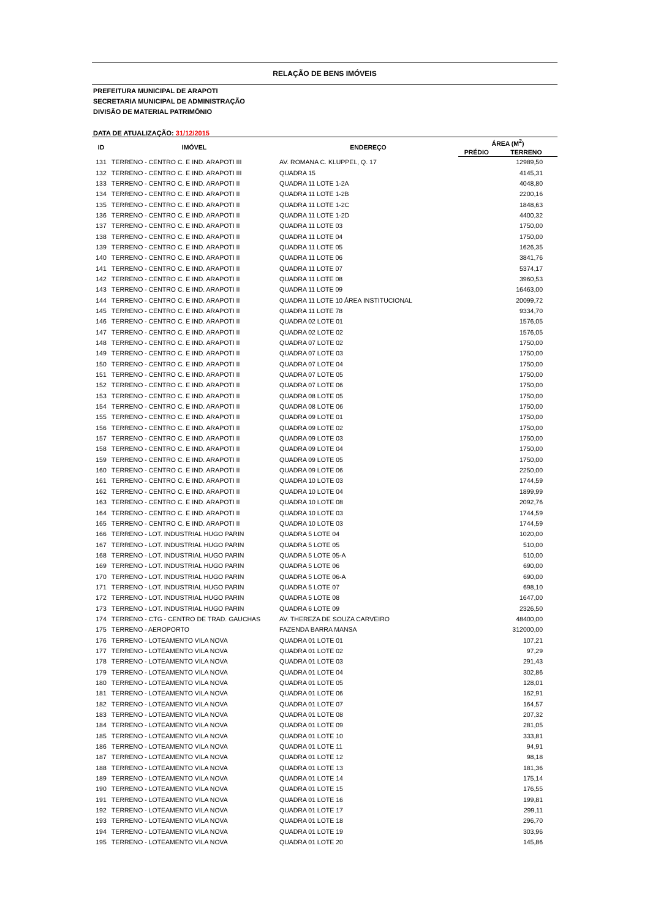RELAÇÃO DE BENS IMÓVEIS
PREFEITURA MUNICIPAL DE ARAPOTI
SECRETARIA MUNICIPAL DE ADMINISTRAÇÃO
DIVISÃO DE MATERIAL PATRIMÔNIO
DATA DE ATUALIZAÇÃO: 31/12/2015
| ID | IMÓVEL | ENDEREÇO | ÁREA (M<sup>2</sup>) | |
| --- | --- | --- | --- | --- |
| | | | PRÉDIO | TERRENO |
| 131 | TERRENO - CENTRO C. E IND. ARAPOTI III | AV. ROMANA C. KLUPPEL, Q. 17 | | 12989,50 |
| 132 | TERRENO - CENTRO C. E IND. ARAPOTI III | QUADRA 15 | | 4145,31 |
| 133 | TERRENO - CENTRO C. E IND. ARAPOTI II | QUADRA 11 LOTE 1-2A | | 4048,80 |
| 134 | TERRENO - CENTRO C. E IND. ARAPOTI II | QUADRA 11 LOTE 1-2B | | 2200,16 |
| 135 | TERRENO - CENTRO C. E IND. ARAPOTI II | QUADRA 11 LOTE 1-2C | | 1848,63 |
| 136 | TERRENO - CENTRO C. E IND. ARAPOTI II | QUADRA 11 LOTE 1-2D | | 4400,32 |
| 137 | TERRENO - CENTRO C. E IND. ARAPOTI II | QUADRA 11 LOTE 03 | | 1750,00 |
| 138 | TERRENO - CENTRO C. E IND. ARAPOTI II | QUADRA 11 LOTE 04 | | 1750,00 |
| 139 | TERRENO - CENTRO C. E IND. ARAPOTI II | QUADRA 11 LOTE 05 | | 1626,35 |
| 140 | TERRENO - CENTRO C. E IND. ARAPOTI II | QUADRA 11 LOTE 06 | | 3841,76 |
| 141 | TERRENO - CENTRO C. E IND. ARAPOTI II | QUADRA 11 LOTE 07 | | 5374,17 |
| 142 | TERRENO - CENTRO C. E IND. ARAPOTI II | QUADRA 11 LOTE 08 | | 3960,53 |
| 143 | TERRENO - CENTRO C. E IND. ARAPOTI II | QUADRA 11 LOTE 09 | | 16463,00 |
| 144 | TERRENO - CENTRO C. E IND. ARAPOTI II | QUADRA 11 LOTE 10 ÁREA INSTITUCIONAL | | 20099,72 |
| 145 | TERRENO - CENTRO C. E IND. ARAPOTI II | QUADRA 11 LOTE 78 | | 9334,70 |
| 146 | TERRENO - CENTRO C. E IND. ARAPOTI II | QUADRA 02 LOTE 01 | | 1576,05 |
| 147 | TERRENO - CENTRO C. E IND. ARAPOTI II | QUADRA 02 LOTE 02 | | 1576,05 |
| 148 | TERRENO - CENTRO C. E IND. ARAPOTI II | QUADRA 07 LOTE 02 | | 1750,00 |
| 149 | TERRENO - CENTRO C. E IND. ARAPOTI II | QUADRA 07 LOTE 03 | | 1750,00 |
| 150 | TERRENO - CENTRO C. E IND. ARAPOTI II | QUADRA 07 LOTE 04 | | 1750,00 |
| 151 | TERRENO - CENTRO C. E IND. ARAPOTI II | QUADRA 07 LOTE 05 | | 1750,00 |
| 152 | TERRENO - CENTRO C. E IND. ARAPOTI II | QUADRA 07 LOTE 06 | | 1750,00 |
| 153 | TERRENO - CENTRO C. E IND. ARAPOTI II | QUADRA 08 LOTE 05 | | 1750,00 |
| 154 | TERRENO - CENTRO C. E IND. ARAPOTI II | QUADRA 08 LOTE 06 | | 1750,00 |
| 155 | TERRENO - CENTRO C. E IND. ARAPOTI II | QUADRA 09 LOTE 01 | | 1750,00 |
| 156 | TERRENO - CENTRO C. E IND. ARAPOTI II | QUADRA 09 LOTE 02 | | 1750,00 |
| 157 | TERRENO - CENTRO C. E IND. ARAPOTI II | QUADRA 09 LOTE 03 | | 1750,00 |
| 158 | TERRENO - CENTRO C. E IND. ARAPOTI II | QUADRA 09 LOTE 04 | | 1750,00 |
| 159 | TERRENO - CENTRO C. E IND. ARAPOTI II | QUADRA 09 LOTE 05 | | 1750,00 |
| 160 | TERRENO - CENTRO C. E IND. ARAPOTI II | QUADRA 09 LOTE 06 | | 2250,00 |
| 161 | TERRENO - CENTRO C. E IND. ARAPOTI II | QUADRA 10 LOTE 03 | | 1744,59 |
| 162 | TERRENO - CENTRO C. E IND. ARAPOTI II | QUADRA 10 LOTE 04 | | 1899,99 |
| 163 | TERRENO - CENTRO C. E IND. ARAPOTI II | QUADRA 10 LOTE 08 | | 2092,76 |
| 164 | TERRENO - CENTRO C. E IND. ARAPOTI II | QUADRA 10 LOTE 03 | | 1744,59 |
| 165 | TERRENO - CENTRO C. E IND. ARAPOTI II | QUADRA 10 LOTE 03 | | 1744,59 |
| 166 | TERRENO - LOT. INDUSTRIAL HUGO PARIN | QUADRA 5 LOTE 04 | | 1020,00 |
| 167 | TERRENO - LOT. INDUSTRIAL HUGO PARIN | QUADRA 5 LOTE 05 | | 510,00 |
| 168 | TERRENO - LOT. INDUSTRIAL HUGO PARIN | QUADRA 5 LOTE 05-A | | 510,00 |
| 169 | TERRENO - LOT. INDUSTRIAL HUGO PARIN | QUADRA 5 LOTE 06 | | 690,00 |
| 170 | TERRENO - LOT. INDUSTRIAL HUGO PARIN | QUADRA 5 LOTE 06-A | | 690,00 |
| 171 | TERRENO - LOT. INDUSTRIAL HUGO PARIN | QUADRA 5 LOTE 07 | | 698,10 |
| 172 | TERRENO - LOT. INDUSTRIAL HUGO PARIN | QUADRA 5 LOTE 08 | | 1647,00 |
| 173 | TERRENO - LOT. INDUSTRIAL HUGO PARIN | QUADRA 6 LOTE 09 | | 2326,50 |
| 174 | TERRENO - CTG - CENTRO DE TRAD. GAUCHAS | AV. THEREZA DE SOUZA CARVEIRO | | 48400,00 |
| 175 | TERRENO - AEROPORTO | FAZENDA BARRA MANSA | | 312000,00 |
| 176 | TERRENO - LOTEAMENTO VILA NOVA | QUADRA 01 LOTE 01 | | 107,21 |
| 177 | TERRENO - LOTEAMENTO VILA NOVA | QUADRA 01 LOTE 02 | | 97,29 |
| 178 | TERRENO - LOTEAMENTO VILA NOVA | QUADRA 01 LOTE 03 | | 291,43 |
| 179 | TERRENO - LOTEAMENTO VILA NOVA | QUADRA 01 LOTE 04 | | 302,86 |
| 180 | TERRENO - LOTEAMENTO VILA NOVA | QUADRA 01 LOTE 05 | | 128,01 |
| 181 | TERRENO - LOTEAMENTO VILA NOVA | QUADRA 01 LOTE 06 | | 162,91 |
| 182 | TERRENO - LOTEAMENTO VILA NOVA | QUADRA 01 LOTE 07 | | 164,57 |
| 183 | TERRENO - LOTEAMENTO VILA NOVA | QUADRA 01 LOTE 08 | | 207,32 |
| 184 | TERRENO - LOTEAMENTO VILA NOVA | QUADRA 01 LOTE 09 | | 281,05 |
| 185 | TERRENO - LOTEAMENTO VILA NOVA | QUADRA 01 LOTE 10 | | 333,81 |
| 186 | TERRENO - LOTEAMENTO VILA NOVA | QUADRA 01 LOTE 11 | | 94,91 |
| 187 | TERRENO - LOTEAMENTO VILA NOVA | QUADRA 01 LOTE 12 | | 98,18 |
| 188 | TERRENO - LOTEAMENTO VILA NOVA | QUADRA 01 LOTE 13 | | 181,36 |
| 189 | TERRENO - LOTEAMENTO VILA NOVA | QUADRA 01 LOTE 14 | | 175,14 |
| 190 | TERRENO - LOTEAMENTO VILA NOVA | QUADRA 01 LOTE 15 | | 176,55 |
| 191 | TERRENO - LOTEAMENTO VILA NOVA | QUADRA 01 LOTE 16 | | 199,81 |
| 192 | TERRENO - LOTEAMENTO VILA NOVA | QUADRA 01 LOTE 17 | | 299,11 |
| 193 | TERRENO - LOTEAMENTO VILA NOVA | QUADRA 01 LOTE 18 | | 296,70 |
| 194 | TERRENO - LOTEAMENTO VILA NOVA | QUADRA 01 LOTE 19 | | 303,96 |
| 195 | TERRENO - LOTEAMENTO VILA NOVA | QUADRA 01 LOTE 20 | | 145,86 |